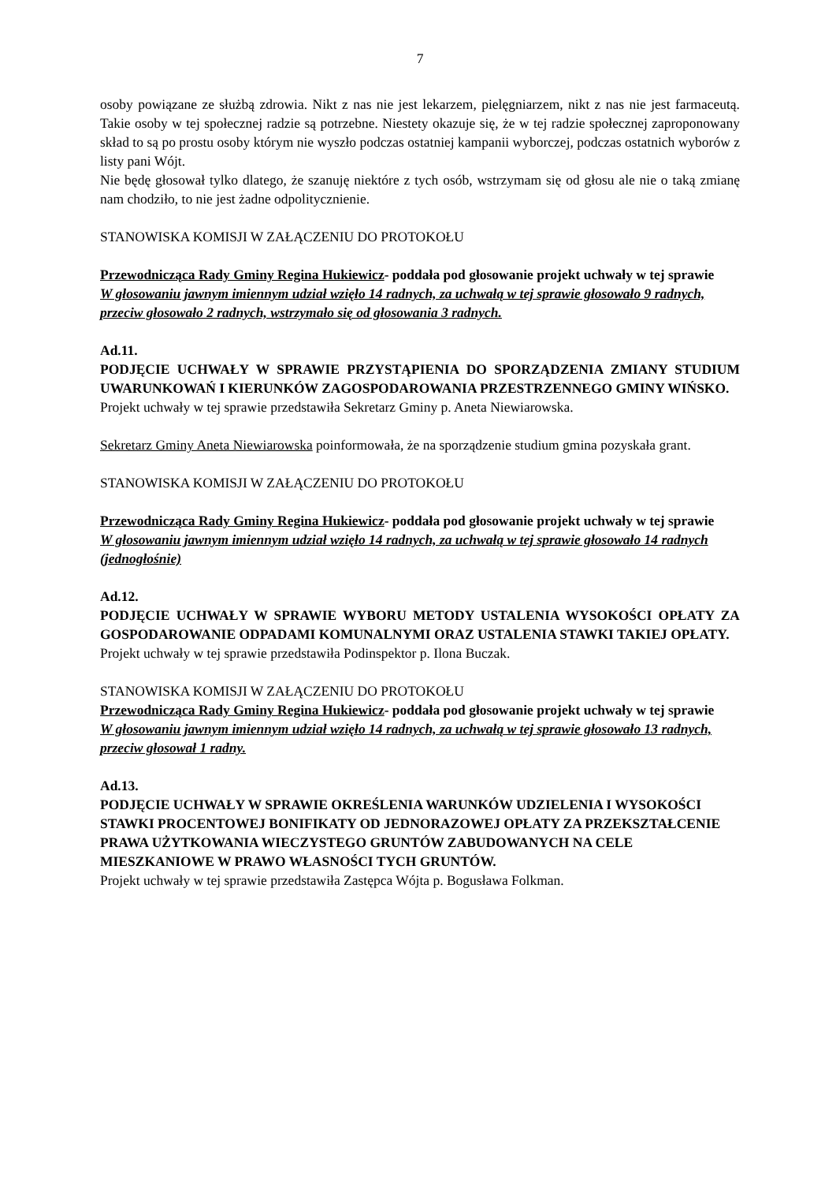7
osoby powiązane ze służbą zdrowia. Nikt z nas nie jest lekarzem, pielęgniarzem, nikt z nas nie jest farmaceutą. Takie osoby w tej społecznej radzie są potrzebne. Niestety okazuje się, że w tej radzie społecznej zaproponowany skład to są po prostu osoby którym nie wyszło podczas ostatniej kampanii wyborczej, podczas ostatnich wyborów z listy pani Wójt.
Nie będę głosował tylko dlatego, że szanuję niektóre z tych osób, wstrzymam się od głosu ale nie o taką zmianę nam chodziło, to nie jest żadne odpolitycznienie.
STANOWISKA KOMISJI W ZAŁĄCZENIU DO PROTOKOŁU
Przewodnicząca Rady Gminy Regina Hukiewicz- poddała pod głosowanie projekt uchwały w tej sprawie
W głosowaniu jawnym imiennym udział wzięło 14 radnych, za uchwałą w tej sprawie głosowało 9 radnych, przeciw głosowało 2 radnych, wstrzymało się od głosowania 3 radnych.
Ad.11.
PODJĘCIE UCHWAŁY W SPRAWIE PRZYSTĄPIENIA DO SPORZĄDZENIA ZMIANY STUDIUM UWARUNKOWAŃ I KIERUNKÓW ZAGOSPODAROWANIA PRZESTRZENNEGO GMINY WIŃSKO.
Projekt uchwały w tej sprawie przedstawiła Sekretarz Gminy p. Aneta Niewiarowska.
Sekretarz Gminy Aneta Niewiarowska poinformowała, że na sporządzenie studium gmina pozyskała grant.
STANOWISKA KOMISJI W ZAŁĄCZENIU DO PROTOKOŁU
Przewodnicząca Rady Gminy Regina Hukiewicz- poddała pod głosowanie projekt uchwały w tej sprawie
W głosowaniu jawnym imiennym udział wzięło 14 radnych, za uchwałą w tej sprawie głosowało 14 radnych (jednogłośnie)
Ad.12.
PODJĘCIE UCHWAŁY W SPRAWIE WYBORU METODY USTALENIA WYSOKOŚCI OPŁATY ZA GOSPODAROWANIE ODPADAMI KOMUNALNYMI ORAZ USTALENIA STAWKI TAKIEJ OPŁATY.
Projekt uchwały w tej sprawie przedstawiła Podinspektor p. Ilona Buczak.
STANOWISKA KOMISJI W ZAŁĄCZENIU DO PROTOKOŁU
Przewodnicząca Rady Gminy Regina Hukiewicz- poddała pod głosowanie projekt uchwały w tej sprawie
W głosowaniu jawnym imiennym udział wzięło 14 radnych, za uchwałą w tej sprawie głosowało 13 radnych, przeciw głosował 1 radny.
Ad.13.
PODJĘCIE UCHWAŁY W SPRAWIE OKREŚLENIA WARUNKÓW UDZIELENIA I WYSOKOŚCI STAWKI PROCENTOWEJ BONIFIKATY OD JEDNORAZOWEJ OPŁATY ZA PRZEKSZTAŁCENIE PRAWA UŻYTKOWANIA WIECZYSTEGO GRUNTÓW ZABUDOWANYCH NA CELE MIESZKANIOWE W PRAWO WŁASNOŚCI TYCH GRUNTÓW.
Projekt uchwały w tej sprawie przedstawiła Zastępca Wójta p. Bogusława Folkman.